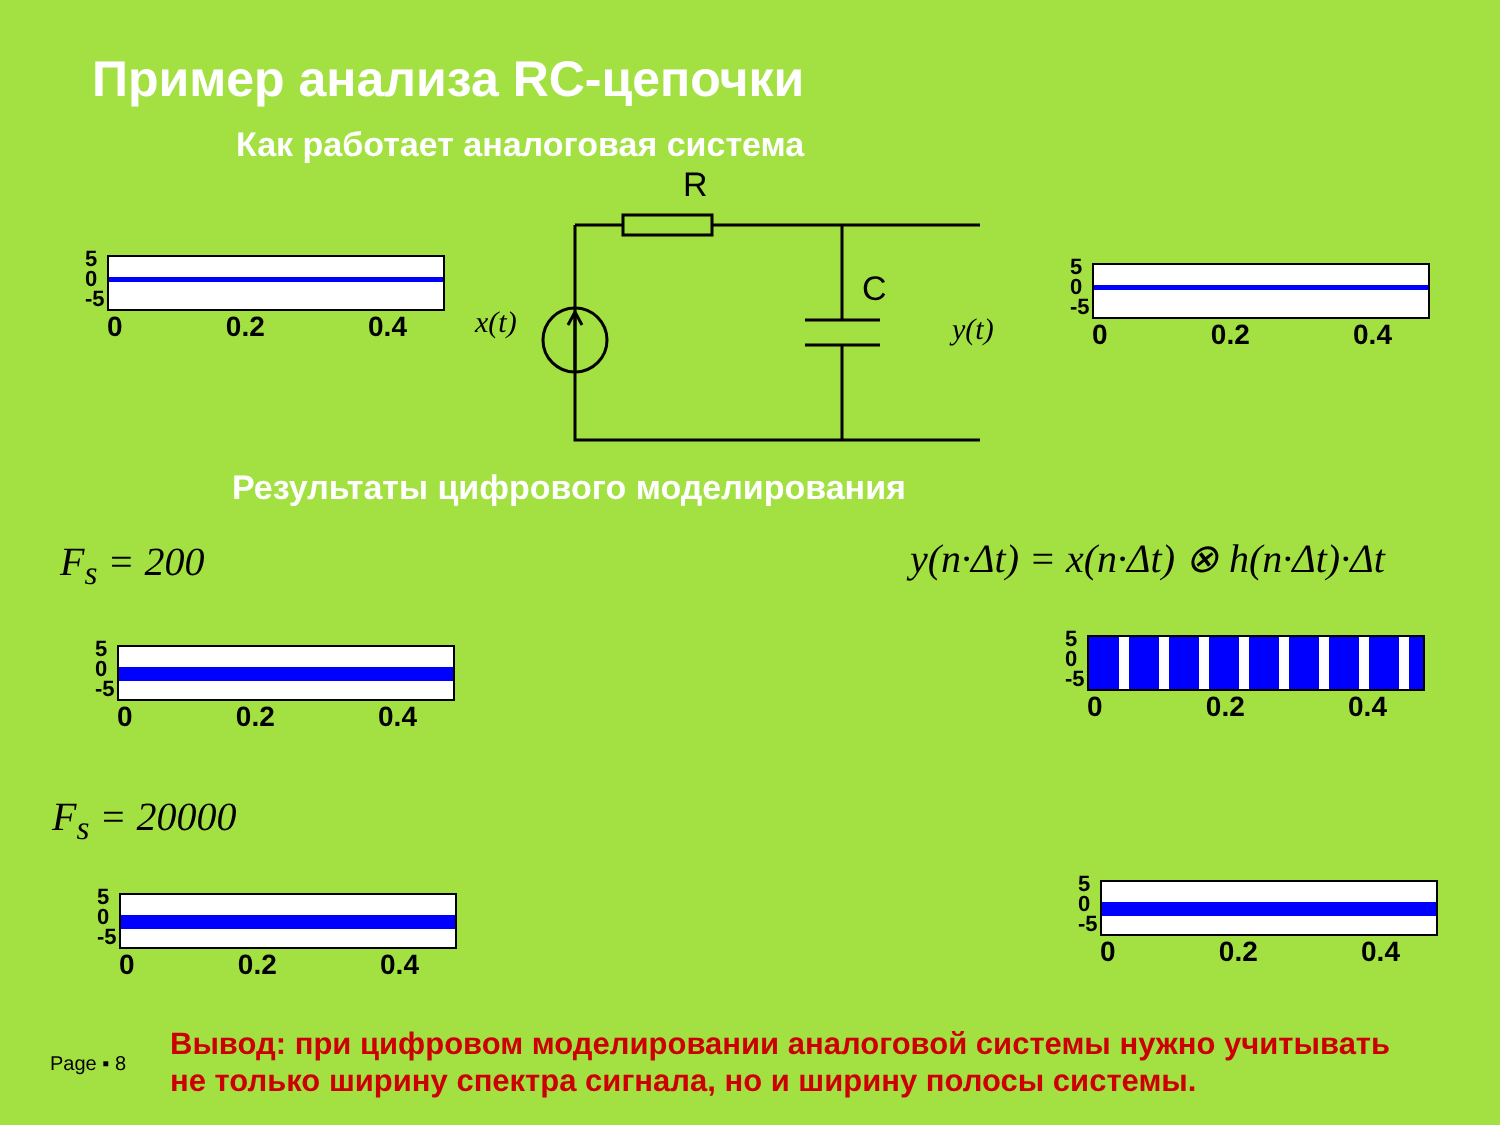Пример анализа RC-цепочки
Как работает аналоговая система
R
C
x(t) y(t)
5
0
-5
0 0.2 0.4
5
0
-5
0 0.2 0.4
Результаты цифрового моделирования
F<sub>s</sub> = 200 y(n·Δt) = x(n·Δt) ⊗ h(n·Δt)·Δt
5
0
-5
0 0.2 0.4
5
0
-5
0 0.2 0.4
F<sub>s</sub> = 20000
5
0
-5
0 0.2 0.4
5
0
-5
0 0.2 0.4
Page ▪ 8
Вывод: при цифровом моделировании аналоговой системы нужно учитывать
не только ширину спектра сигнала, но и ширину полосы системы.